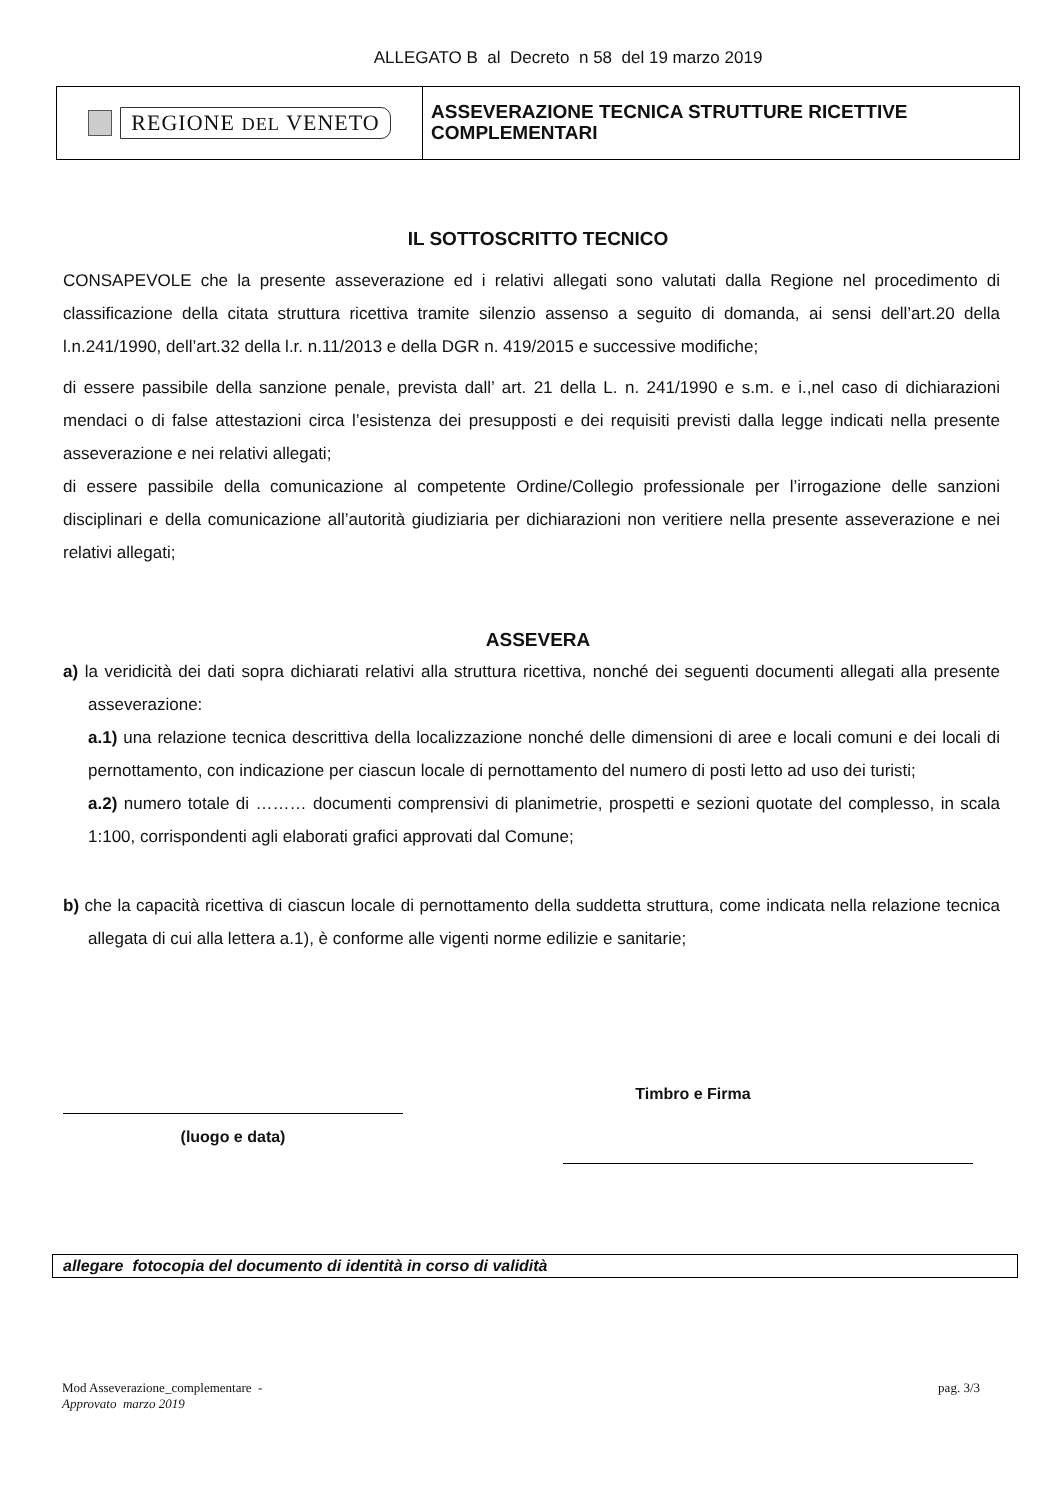ALLEGATO B al Decreto n 58 del 19 marzo 2019
REGIONE DEL VENETO
ASSEVERAZIONE TECNICA STRUTTURE RICETTIVE COMPLEMENTARI
IL SOTTOSCRITTO TECNICO
CONSAPEVOLE che la presente asseverazione ed i relativi allegati sono valutati dalla Regione nel procedimento di classificazione della citata struttura ricettiva tramite silenzio assenso a seguito di domanda, ai sensi dell’art.20 della l.n.241/1990, dell’art.32 della l.r. n.11/2013 e della DGR n. 419/2015 e successive modifiche;
di essere passibile della sanzione penale, prevista dall’ art. 21 della L. n. 241/1990 e s.m. e i.,nel caso di dichiarazioni mendaci o di false attestazioni circa l’esistenza dei presupposti e dei requisiti previsti dalla legge indicati nella presente asseverazione e nei relativi allegati;
di essere passibile della comunicazione al competente Ordine/Collegio professionale per l’irrogazione delle sanzioni disciplinari e della comunicazione all’autorità giudiziaria per dichiarazioni non veritiere nella presente asseverazione e nei relativi allegati;
ASSEVERA
a) la veridicità dei dati sopra dichiarati relativi alla struttura ricettiva, nonché dei seguenti documenti allegati alla presente asseverazione:
a.1) una relazione tecnica descrittiva della localizzazione nonché delle dimensioni di aree e locali comuni e dei locali di pernottamento, con indicazione per ciascun locale di pernottamento del numero di posti letto ad uso dei turisti;
a.2) numero totale di ……… documenti comprensivi di planimetrie, prospetti e sezioni quotate del complesso, in scala 1:100, corrispondenti agli elaborati grafici approvati dal Comune;
b) che la capacità ricettiva di ciascun locale di pernottamento della suddetta struttura, come indicata nella relazione tecnica allegata di cui alla lettera a.1), è conforme alle vigenti norme edilizie e sanitarie;
(luogo e data)
Timbro e Firma
allegare fotocopia del documento di identità in corso di validità
Mod Asseverazione_complementare -
Approvato marzo 2019
pag. 3/3